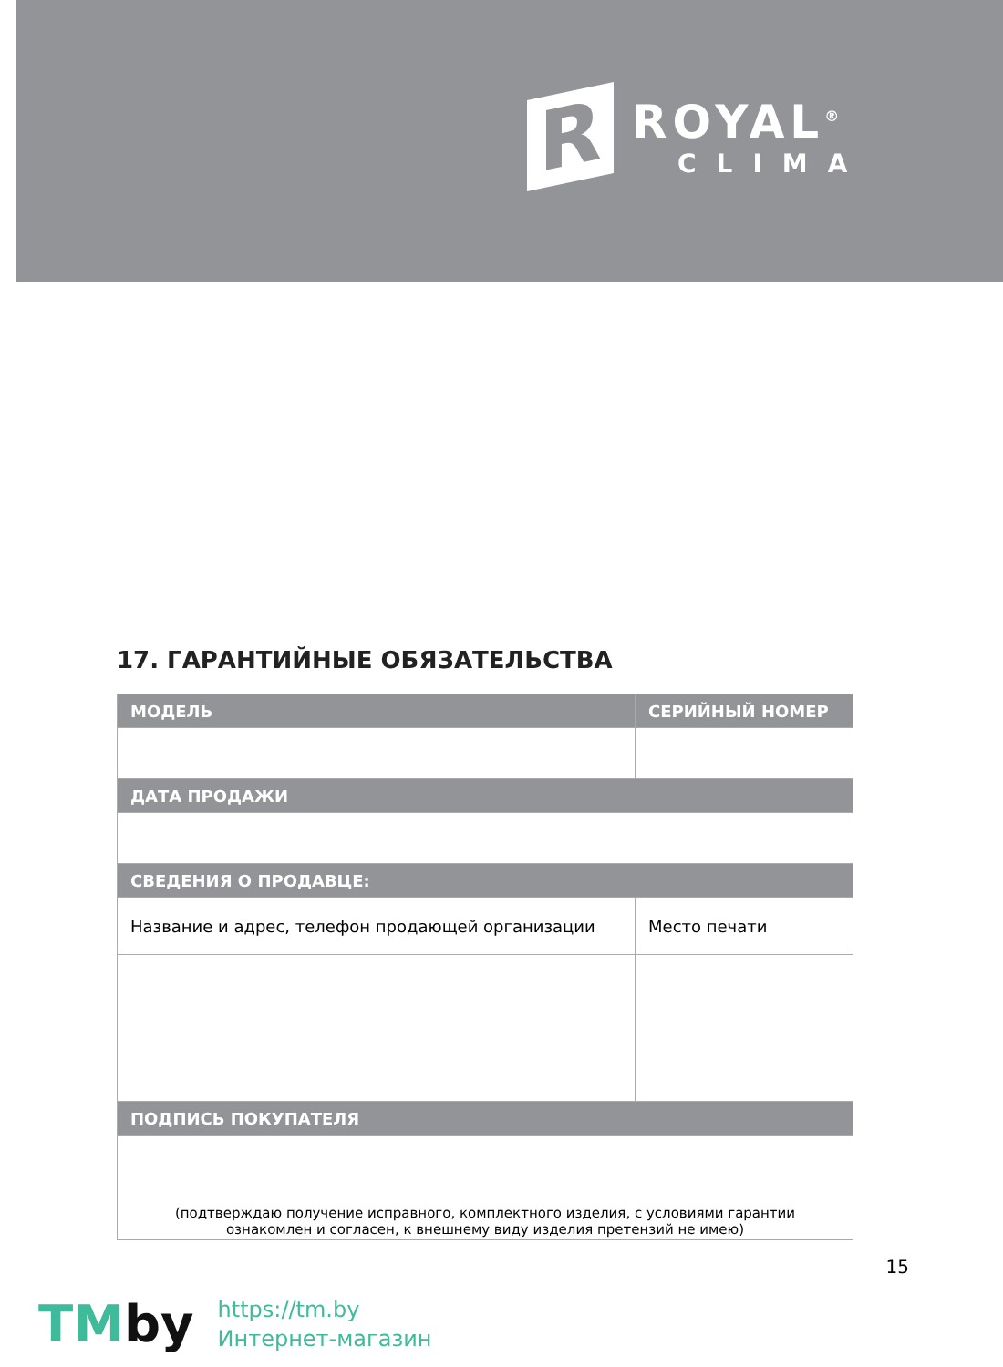R
ROYAL<sup>®</sup>
CLIMA
17. ГАРАНТИЙНЫЕ ОБЯЗАТЕЛЬСТВА
| МОДЕЛЬ | СЕРИЙНЫЙ НОМЕР |
| --- | --- |
| ДАТА ПРОДАЖИ | |
| СВЕДЕНИЯ О ПРОДАВЦЕ: | |
| Название и адрес, телефон продающей организации | Место печати |
| ПОДПИСЬ ПОКУПАТЕЛЯ | |
| (подтверждаю получение исправного, комплектного изделия, с условиями гарантии ознакомлен и согласен, к внешнему виду изделия претензий не имею) | |
15
TMby
https://tm.by
Интернет-магазин